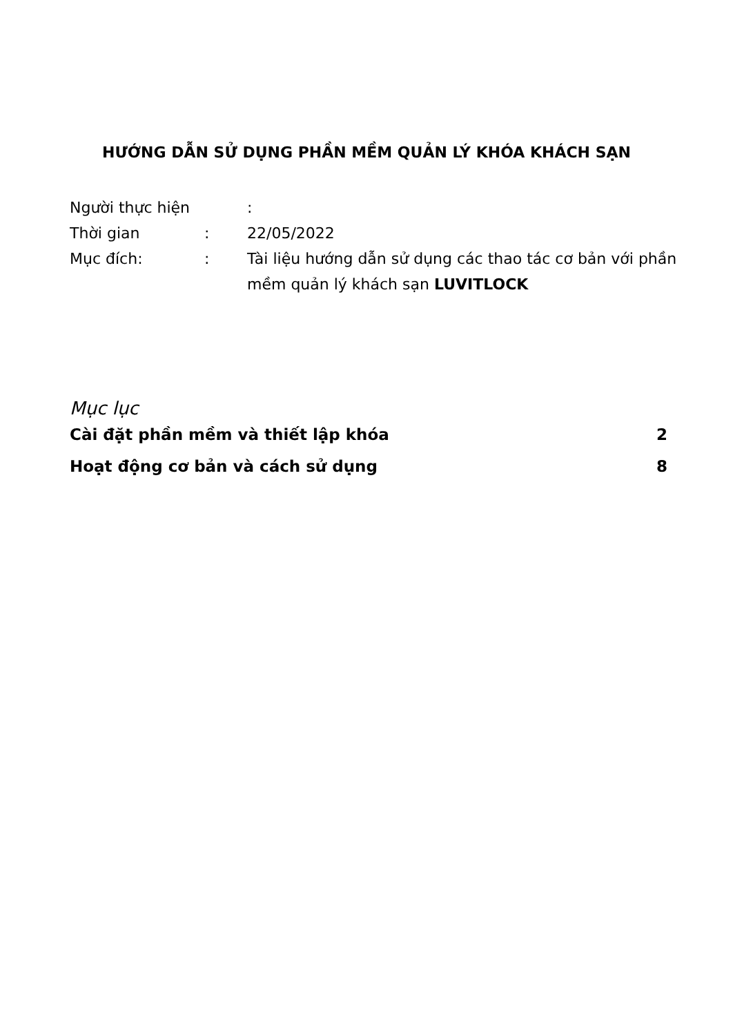HƯỚNG DẪN SỬ DỤNG PHẦN MỀM QUẢN LÝ KHÓA KHÁCH SẠN
Người thực hiện :
Thời gian: 22/05/2022
Mục đích:: Tài liệu hướng dẫn sử dụng các thao tác cơ bản với phần mềm quản lý khách sạn LUVITLOCK
Mục lục
Cài đặt phần mềm và thiết lập khóa 2
Hoạt động cơ bản và cách sử dụng 8